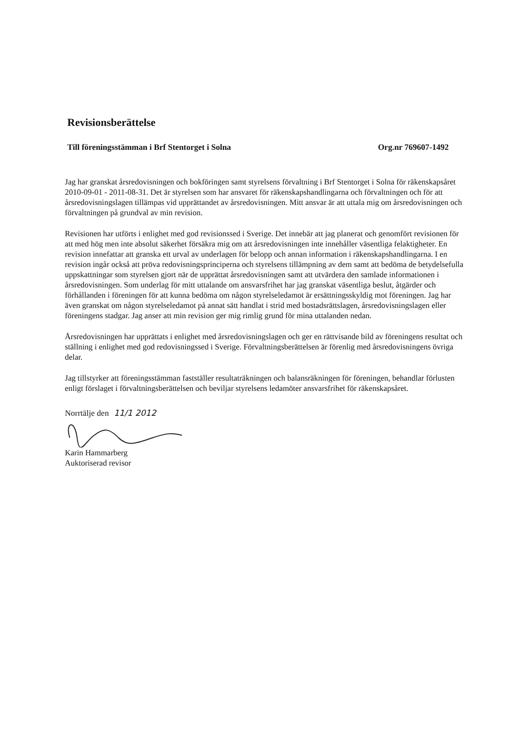Revisionsberättelse
Till föreningsstämman i Brf Stentorget i Solna Org.nr 769607-1492
Jag har granskat årsredovisningen och bokföringen samt styrelsens förvaltning i Brf Stentorget i Solna för räkenskapsåret 2010-09-01 - 2011-08-31. Det är styrelsen som har ansvaret för räkenskapshandlingarna och förvaltningen och för att årsredovisningslagen tillämpas vid upprättandet av årsredovisningen. Mitt ansvar är att uttala mig om årsredovisningen och förvaltningen på grundval av min revision.
Revisionen har utförts i enlighet med god revisionssed i Sverige. Det innebär att jag planerat och genomfört revisionen för att med hög men inte absolut säkerhet försäkra mig om att årsredovisningen inte innehåller väsentliga felaktigheter. En revision innefattar att granska ett urval av underlagen för belopp och annan information i räkenskapshandlingarna. I en revision ingår också att pröva redovisningsprinciperna och styrelsens tillämpning av dem samt att bedöma de betydelsefulla uppskattningar som styrelsen gjort när de upprättat årsredovisningen samt att utvärdera den samlade informationen i årsredovisningen. Som underlag för mitt uttalande om ansvarsfrihet har jag granskat väsentliga beslut, åtgärder och förhållanden i föreningen för att kunna bedöma om någon styrelseledamot är ersättningsskyldig mot föreningen. Jag har även granskat om någon styrelseledamot på annat sätt handlat i strid med bostadsrättslagen, årsredovisningslagen eller föreningens stadgar. Jag anser att min revision ger mig rimlig grund för mina uttalanden nedan.
Årsredovisningen har upprättats i enlighet med årsredovisningslagen och ger en rättvisande bild av föreningens resultat och ställning i enlighet med god redovisningssed i Sverige. Förvaltningsberättelsen är förenlig med årsredovisningens övriga delar.
Jag tillstyrker att föreningsstämman fastställer resultaträkningen och balansräkningen för föreningen, behandlar förlusten enligt förslaget i förvaltningsberättelsen och beviljar styrelsens ledamöter ansvarsfrihet för räkenskapsåret.
Norrtälje den 11/1 2012
Karin Hammarberg
Auktoriserad revisor